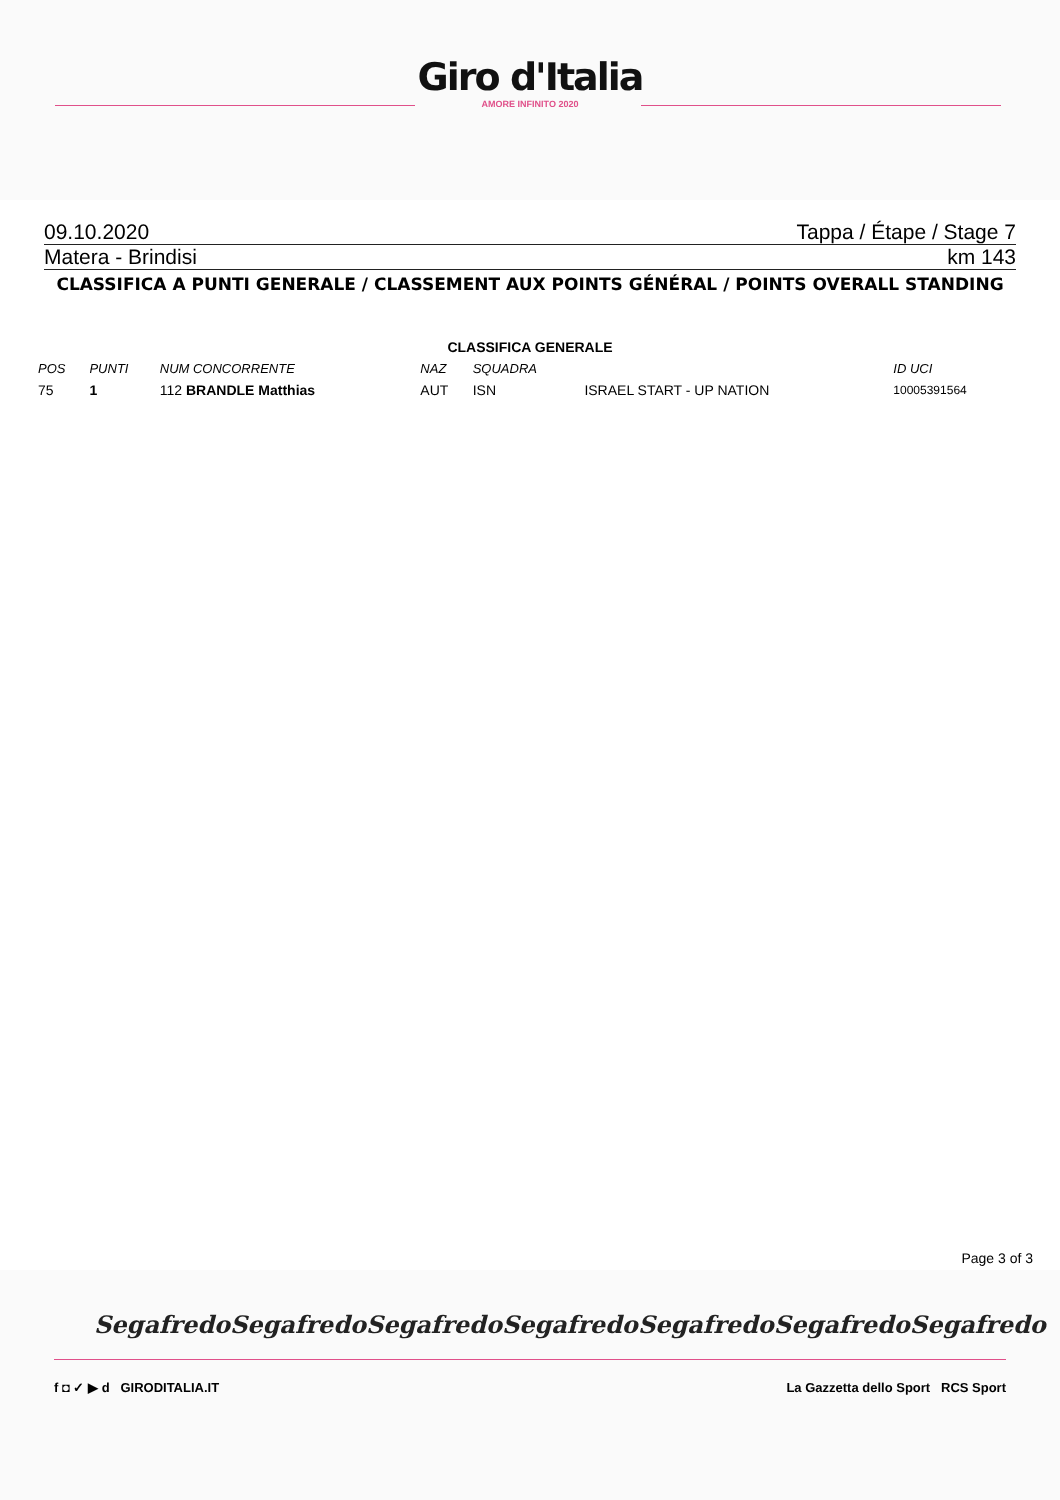Giro d'Italia
AMORE INFINITO 2020
09.10.2020 Tappa / Étape / Stage 7
Matera - Brindisi km 143
CLASSIFICA A PUNTI GENERALE / CLASSEMENT AUX POINTS GÉNÉRAL / POINTS OVERALL STANDING
CLASSIFICA GENERALE
| POS | PUNTI | NUM CONCORRENTE | NAZ | SQUADRA | | ID UCI |
| --- | --- | --- | --- | --- | --- | --- |
| 75 | 1 | 112 BRANDLE Matthias | AUT | ISN | ISRAEL START - UP NATION | 10005391564 |
Page 3 of 3
Segafredo Segafredo Segafredo Segafredo Segafredo Segafredo Segafredo
f ◘ ✓ ▶ d GIRODITALIA.IT La Gazzetta dello Sport RCS Sport